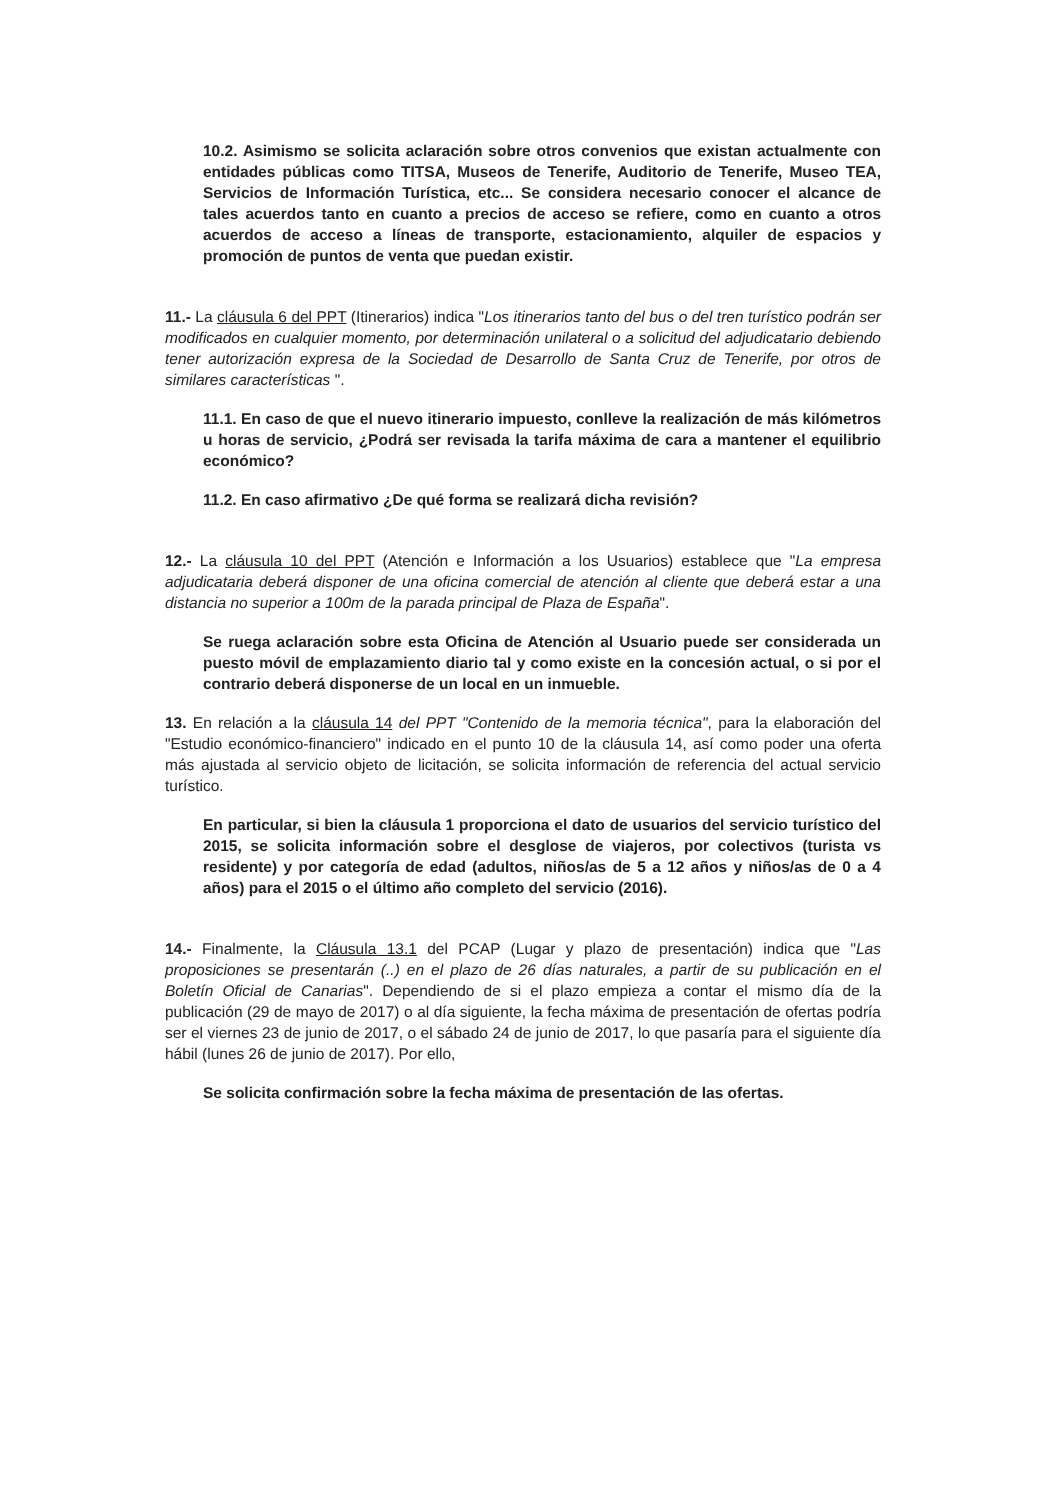10.2. Asimismo se solicita aclaración sobre otros convenios que existan actualmente con entidades públicas como TITSA, Museos de Tenerife, Auditorio de Tenerife, Museo TEA, Servicios de Información Turística, etc... Se considera necesario conocer el alcance de tales acuerdos tanto en cuanto a precios de acceso se refiere, como en cuanto a otros acuerdos de acceso a líneas de transporte, estacionamiento, alquiler de espacios y promoción de puntos de venta que puedan existir.
11.- La cláusula 6 del PPT (Itinerarios) indica "Los itinerarios tanto del bus o del tren turístico podrán ser modificados en cualquier momento, por determinación unilateral o a solicitud del adjudicatario debiendo tener autorización expresa de la Sociedad de Desarrollo de Santa Cruz de Tenerife, por otros de similares características ".
11.1. En caso de que el nuevo itinerario impuesto, conlleve la realización de más kilómetros u horas de servicio, ¿Podrá ser revisada la tarifa máxima de cara a mantener el equilibrio económico?
11.2. En caso afirmativo ¿De qué forma se realizará dicha revisión?
12.- La cláusula 10 del PPT (Atención e Información a los Usuarios) establece que "La empresa adjudicataria deberá disponer de una oficina comercial de atención al cliente que deberá estar a una distancia no superior a 100m de la parada principal de Plaza de España".
Se ruega aclaración sobre esta Oficina de Atención al Usuario puede ser considerada un puesto móvil de emplazamiento diario tal y como existe en la concesión actual, o si por el contrario deberá disponerse de un local en un inmueble.
13. En relación a la cláusula 14 del PPT "Contenido de la memoria técnica", para la elaboración del "Estudio económico-financiero" indicado en el punto 10 de la cláusula 14, así como poder una oferta más ajustada al servicio objeto de licitación, se solicita información de referencia del actual servicio turístico.
En particular, si bien la cláusula 1 proporciona el dato de usuarios del servicio turístico del 2015, se solicita información sobre el desglose de viajeros, por colectivos (turista vs residente) y por categoría de edad (adultos, niños/as de 5 a 12 años y niños/as de 0 a 4 años) para el 2015 o el último año completo del servicio (2016).
14.- Finalmente, la Cláusula 13.1 del PCAP (Lugar y plazo de presentación) indica que "Las proposiciones se presentarán (..) en el plazo de 26 días naturales, a partir de su publicación en el Boletín Oficial de Canarias". Dependiendo de si el plazo empieza a contar el mismo día de la publicación (29 de mayo de 2017) o al día siguiente, la fecha máxima de presentación de ofertas podría ser el viernes 23 de junio de 2017, o el sábado 24 de junio de 2017, lo que pasaría para el siguiente día hábil (lunes 26 de junio de 2017). Por ello,
Se solicita confirmación sobre la fecha máxima de presentación de las ofertas.